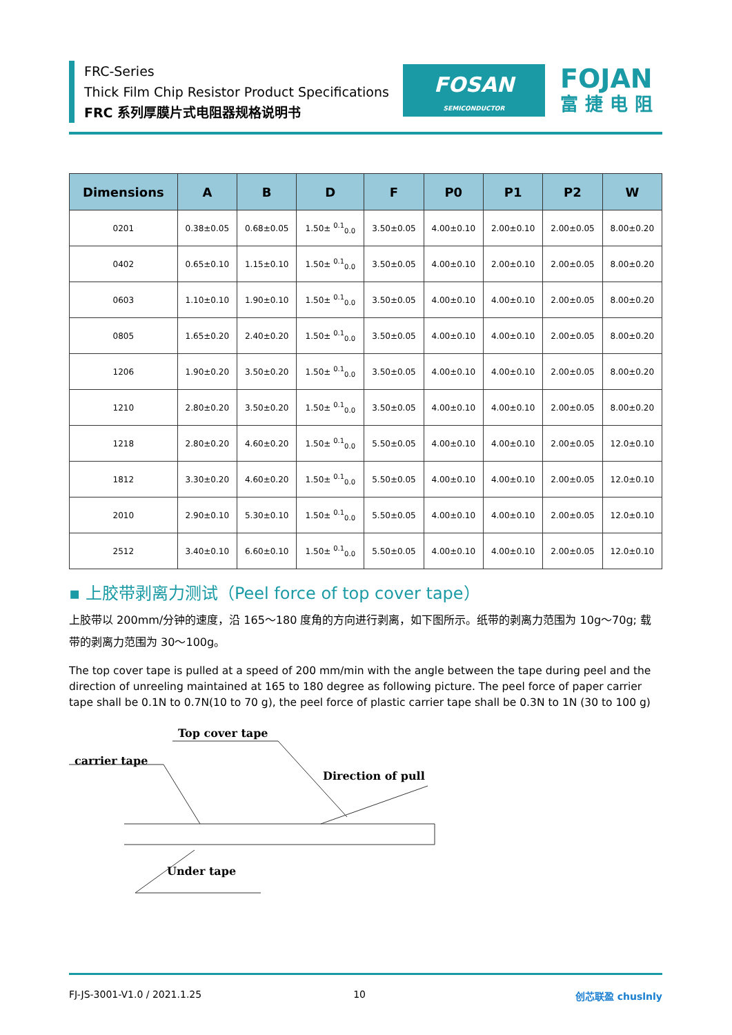FRC-Series
Thick Film Chip Resistor Product Specifications
FRC 系列厚膜片式电阻器规格说明书
FOSAN
SEMICONDUCTOR
FOJAN
富捷电阻
| Dimensions | A | B | D | F | P0 | P1 | P2 | W |
| --- | --- | --- | --- | --- | --- | --- | --- | --- |
| 0201 | 0.38±0.05 | 0.68±0.05 | 1.50± <sup>0.1</sup><sub>0.0</sub> | 3.50±0.05 | 4.00±0.10 | 2.00±0.10 | 2.00±0.05 | 8.00±0.20 |
| 0402 | 0.65±0.10 | 1.15±0.10 | 1.50± <sup>0.1</sup><sub>0.0</sub> | 3.50±0.05 | 4.00±0.10 | 2.00±0.10 | 2.00±0.05 | 8.00±0.20 |
| 0603 | 1.10±0.10 | 1.90±0.10 | 1.50± <sup>0.1</sup><sub>0.0</sub> | 3.50±0.05 | 4.00±0.10 | 4.00±0.10 | 2.00±0.05 | 8.00±0.20 |
| 0805 | 1.65±0.20 | 2.40±0.20 | 1.50± <sup>0.1</sup><sub>0.0</sub> | 3.50±0.05 | 4.00±0.10 | 4.00±0.10 | 2.00±0.05 | 8.00±0.20 |
| 1206 | 1.90±0.20 | 3.50±0.20 | 1.50± <sup>0.1</sup><sub>0.0</sub> | 3.50±0.05 | 4.00±0.10 | 4.00±0.10 | 2.00±0.05 | 8.00±0.20 |
| 1210 | 2.80±0.20 | 3.50±0.20 | 1.50± <sup>0.1</sup><sub>0.0</sub> | 3.50±0.05 | 4.00±0.10 | 4.00±0.10 | 2.00±0.05 | 8.00±0.20 |
| 1218 | 2.80±0.20 | 4.60±0.20 | 1.50± <sup>0.1</sup><sub>0.0</sub> | 5.50±0.05 | 4.00±0.10 | 4.00±0.10 | 2.00±0.05 | 12.0±0.10 |
| 1812 | 3.30±0.20 | 4.60±0.20 | 1.50± <sup>0.1</sup><sub>0.0</sub> | 5.50±0.05 | 4.00±0.10 | 4.00±0.10 | 2.00±0.05 | 12.0±0.10 |
| 2010 | 2.90±0.10 | 5.30±0.10 | 1.50± <sup>0.1</sup><sub>0.0</sub> | 5.50±0.05 | 4.00±0.10 | 4.00±0.10 | 2.00±0.05 | 12.0±0.10 |
| 2512 | 3.40±0.10 | 6.60±0.10 | 1.50± <sup>0.1</sup><sub>0.0</sub> | 5.50±0.05 | 4.00±0.10 | 4.00±0.10 | 2.00±0.05 | 12.0±0.10 |
▪ 上胶带剥离力测试（Peel force of top cover tape）
上胶带以 200mm/分钟的速度，沿 165～180 度角的方向进行剥离，如下图所示。纸带的剥离力范围为 10g～70g; 载带的剥离力范围为 30～100g。
The top cover tape is pulled at a speed of 200 mm/min with the angle between the tape during peel and the direction of unreeling maintained at 165 to 180 degree as following picture. The peel force of paper carrier tape shall be 0.1N to 0.7N(10 to 70 g), the peel force of plastic carrier tape shall be 0.3N to 1N (30 to 100 g)
Top cover tape
carrier tape
Direction of pull
Under tape
FJ-JS-3001-V1.0 / 2021.1.25 10 创芯联盈 chuslnly